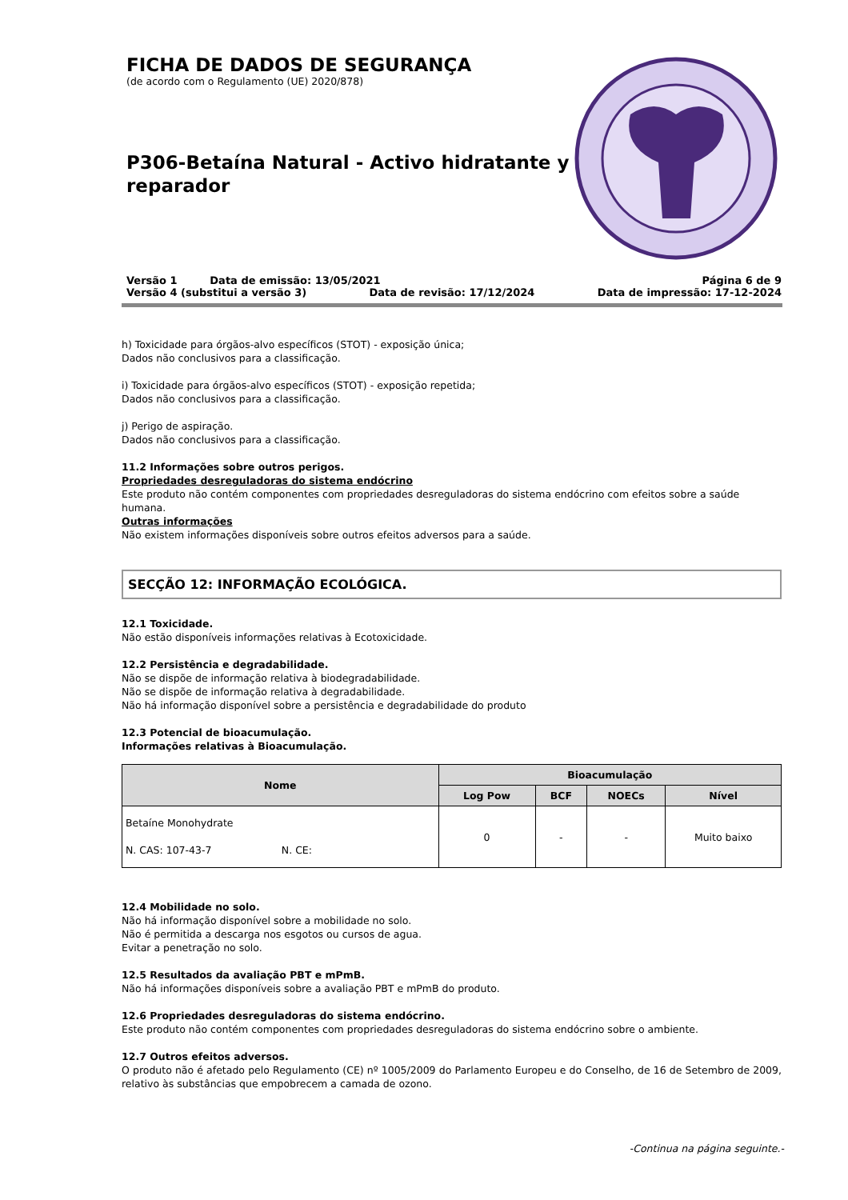FICHA DE DADOS DE SEGURANÇA
(de acordo com o Regulamento (UE) 2020/878)
P306-Betaína Natural - Activo hidratante y reparador
Versão 1 Data de emissão: 13/05/2021 Página 6 de 9
Versão 4 (substitui a versão 3) Data de revisão: 17/12/2024 Data de impressão: 17-12-2024
h) Toxicidade para órgãos-alvo específicos (STOT) - exposição única;
Dados não conclusivos para a classificação.
i) Toxicidade para órgãos-alvo específicos (STOT) - exposição repetida;
Dados não conclusivos para a classificação.
j) Perigo de aspiração.
Dados não conclusivos para a classificação.
11.2 Informações sobre outros perigos.
Propriedades desreguladoras do sistema endócrino
Este produto não contém componentes com propriedades desreguladoras do sistema endócrino com efeitos sobre a saúde humana.
Outras informações
Não existem informações disponíveis sobre outros efeitos adversos para a saúde.
SECÇÃO 12: INFORMAÇÃO ECOLÓGICA.
12.1 Toxicidade.
Não estão disponíveis informações relativas à Ecotoxicidade.
12.2 Persistência e degradabilidade.
Não se dispõe de informação relativa à biodegradabilidade.
Não se dispõe de informação relativa à degradabilidade.
Não há informação disponível sobre a persistência e degradabilidade do produto
12.3 Potencial de bioacumulação.
Informações relativas à Bioacumulação.
| Nome | Bioacumulação | | | |
| --- | --- | --- | --- | --- |
| | Log Pow | BCF | NOECs | Nível |
| Betaíne Monohydrate N. CAS: 107-43-7 N. CE: | 0 | - | - | Muito baixo |
12.4 Mobilidade no solo.
Não há informação disponível sobre a mobilidade no solo.
Não é permitida a descarga nos esgotos ou cursos de agua.
Evitar a penetração no solo.
12.5 Resultados da avaliação PBT e mPmB.
Não há informações disponíveis sobre a avaliação PBT e mPmB do produto.
12.6 Propriedades desreguladoras do sistema endócrino.
Este produto não contém componentes com propriedades desreguladoras do sistema endócrino sobre o ambiente.
12.7 Outros efeitos adversos.
O produto não é afetado pelo Regulamento (CE) nº 1005/2009 do Parlamento Europeu e do Conselho, de 16 de Setembro de 2009, relativo às substâncias que empobrecem a camada de ozono.
-Continua na página seguinte.-